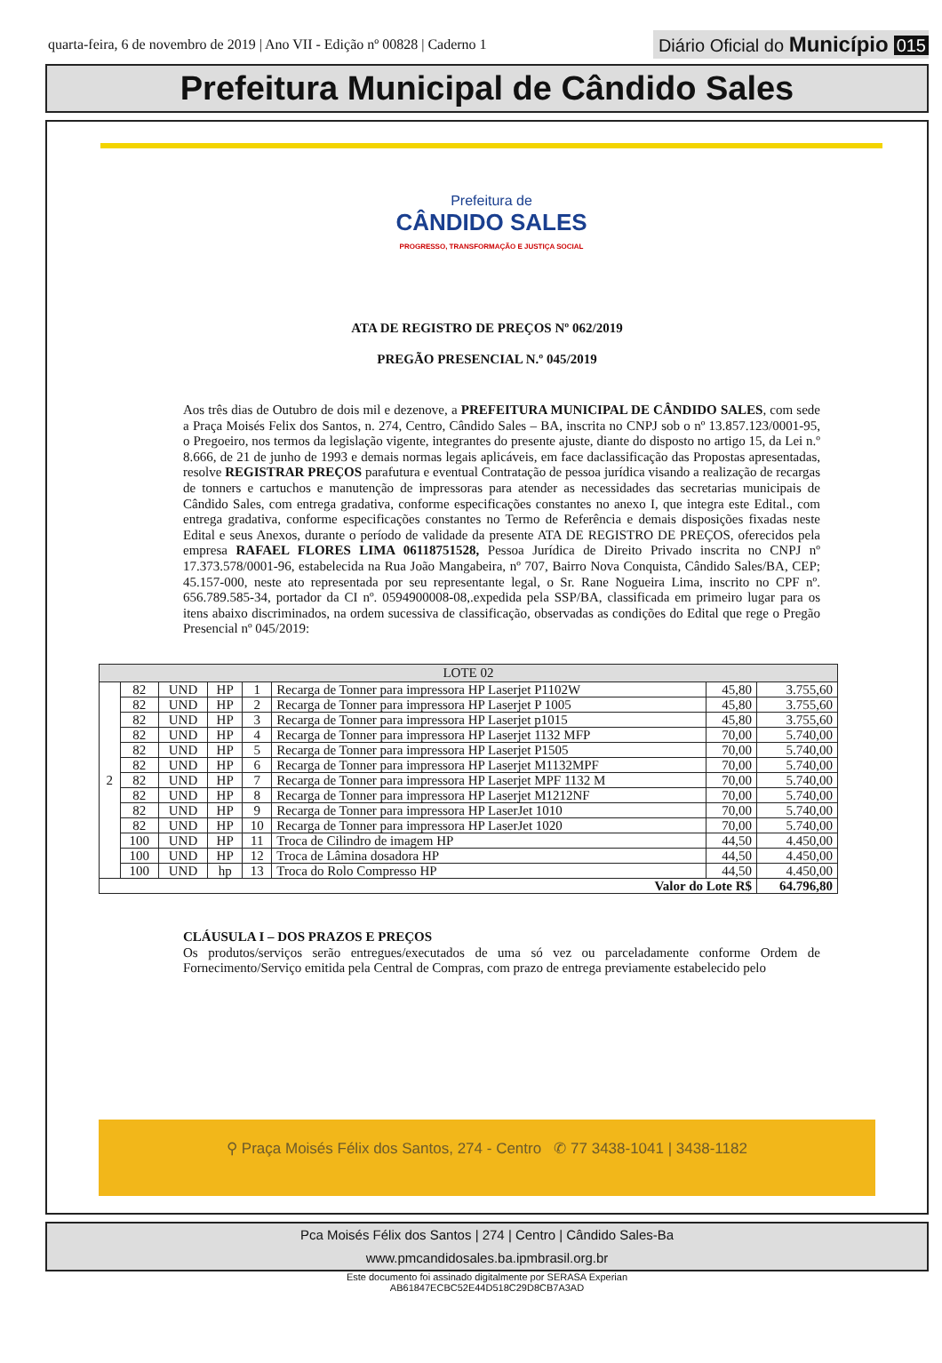quarta-feira, 6 de novembro de 2019 | Ano VII - Edição nº 00828 | Caderno 1
Diário Oficial do Município 015
Prefeitura Municipal de Cândido Sales
Prefeitura de
CÂNDIDO SALES
PROGRESSO, TRANSFORMAÇÃO E JUSTIÇA SOCIAL
ATA DE REGISTRO DE PREÇOS Nº 062/2019
PREGÃO PRESENCIAL N.º 045/2019
Aos três dias de Outubro de dois mil e dezenove, a PREFEITURA MUNICIPAL DE CÂNDIDO SALES, com sede a Praça Moisés Felix dos Santos, n. 274, Centro, Cândido Sales – BA, inscrita no CNPJ sob o nº 13.857.123/0001-95, o Pregoeiro, nos termos da legislação vigente, integrantes do presente ajuste, diante do disposto no artigo 15, da Lei n.º 8.666, de 21 de junho de 1993 e demais normas legais aplicáveis, em face daclassificação das Propostas apresentadas, resolve REGISTRAR PREÇOS parafutura e eventual Contratação de pessoa jurídica visando a realização de recargas de tonners e cartuchos e manutenção de impressoras para atender as necessidades das secretarias municipais de Cândido Sales, com entrega gradativa, conforme especificações constantes no anexo I, que integra este Edital., com entrega gradativa, conforme especificações constantes no Termo de Referência e demais disposições fixadas neste Edital e seus Anexos, durante o período de validade da presente ATA DE REGISTRO DE PREÇOS, oferecidos pela empresa RAFAEL FLORES LIMA 06118751528, Pessoa Jurídica de Direito Privado inscrita no CNPJ nº 17.373.578/0001-96, estabelecida na Rua João Mangabeira, nº 707, Bairro Nova Conquista, Cândido Sales/BA, CEP; 45.157-000, neste ato representada por seu representante legal, o Sr. Rane Nogueira Lima, inscrito no CPF nº. 656.789.585-34, portador da CI nº. 0594900008-08,.expedida pela SSP/BA, classificada em primeiro lugar para os itens abaixo discriminados, na ordem sucessiva de classificação, observadas as condições do Edital que rege o Pregão Presencial nº 045/2019:
| LOTE 02 | | | | | | | |
| --- | --- | --- | --- | --- | --- | --- | --- |
| 2 | 82 | UND | HP | 1 | Recarga de Tonner para impressora HP Laserjet P1102W | 45,80 | 3.755,60 |
| | 82 | UND | HP | 2 | Recarga de Tonner para impressora HP Laserjet P 1005 | 45,80 | 3.755,60 |
| | 82 | UND | HP | 3 | Recarga de Tonner para impressora HP Laserjet p1015 | 45,80 | 3.755,60 |
| | 82 | UND | HP | 4 | Recarga de Tonner para impressora HP Laserjet 1132 MFP | 70,00 | 5.740,00 |
| | 82 | UND | HP | 5 | Recarga de Tonner para impressora HP Laserjet P1505 | 70,00 | 5.740,00 |
| | 82 | UND | HP | 6 | Recarga de Tonner para impressora HP Laserjet M1132MPF | 70,00 | 5.740,00 |
| | 82 | UND | HP | 7 | Recarga de Tonner para impressora HP Laserjet MPF 1132 M | 70,00 | 5.740,00 |
| | 82 | UND | HP | 8 | Recarga de Tonner para impressora HP Laserjet M1212NF | 70,00 | 5.740,00 |
| | 82 | UND | HP | 9 | Recarga de Tonner para impressora HP LaserJet 1010 | 70,00 | 5.740,00 |
| | 82 | UND | HP | 10 | Recarga de Tonner para impressora HP LaserJet 1020 | 70,00 | 5.740,00 |
| | 100 | UND | HP | 11 | Troca de Cilindro de imagem HP | 44,50 | 4.450,00 |
| | 100 | UND | HP | 12 | Troca de Lâmina dosadora HP | 44,50 | 4.450,00 |
| | 100 | UND | hp | 13 | Troca do Rolo Compresso HP | 44,50 | 4.450,00 |
| Valor do Lote R$ | | | | | | | 64.796,80 |
CLÁUSULA I – DOS PRAZOS E PREÇOS
Os produtos/serviços serão entregues/executados de uma só vez ou parceladamente conforme Ordem de Fornecimento/Serviço emitida pela Central de Compras, com prazo de entrega previamente estabelecido pelo
⚲ Praça Moisés Félix dos Santos, 274 - Centro ✆ 77 3438-1041 | 3438-1182
Pca Moisés Félix dos Santos | 274 | Centro | Cândido Sales-Ba
www.pmcandidosales.ba.ipmbrasil.org.br
Este documento foi assinado digitalmente por SERASA Experian
AB61847ECBC52E44D518C29D8CB7A3AD